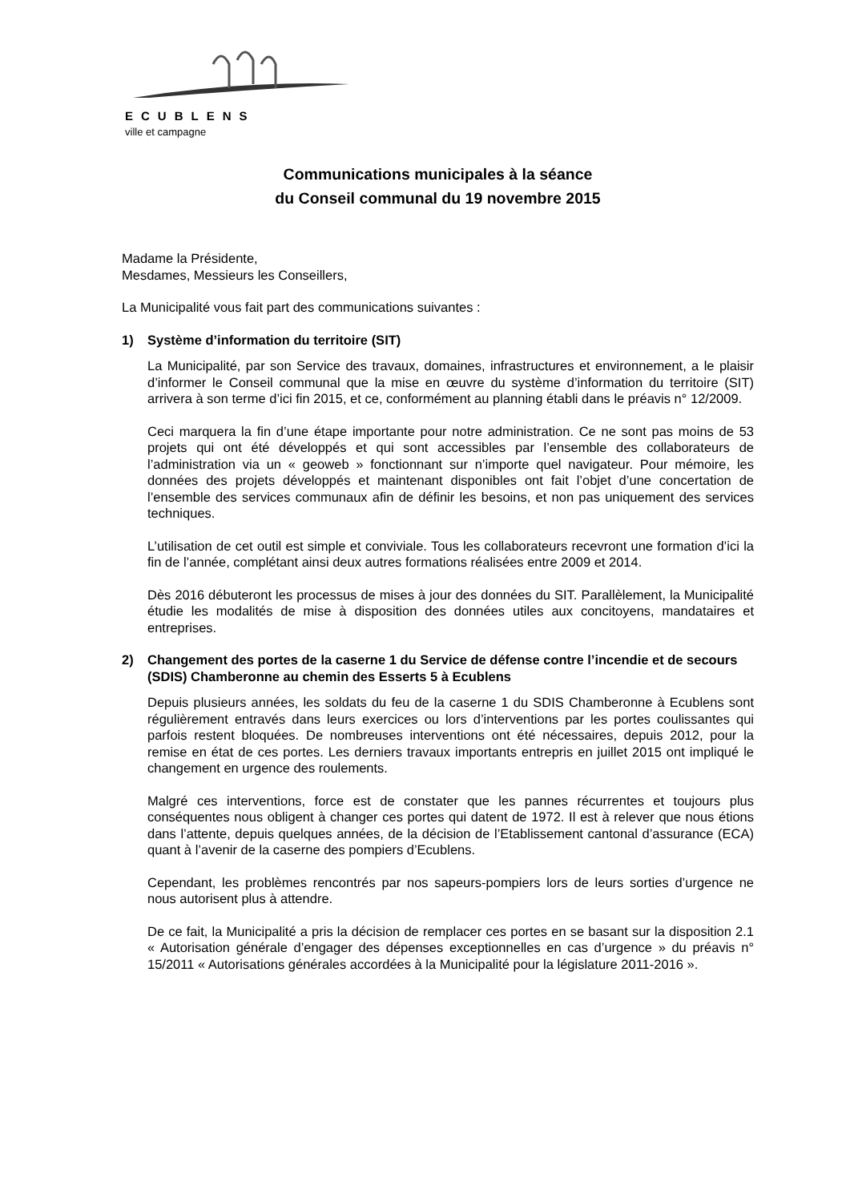ECUBLENS
ville et campagne
Communications municipales à la séance
du Conseil communal du 19 novembre 2015
Madame la Présidente,
Mesdames, Messieurs les Conseillers,
La Municipalité vous fait part des communications suivantes :
1) Système d’information du territoire (SIT)
La Municipalité, par son Service des travaux, domaines, infrastructures et environnement, a le plaisir d’informer le Conseil communal que la mise en œuvre du système d’information du territoire (SIT) arrivera à son terme d’ici fin 2015, et ce, conformément au planning établi dans le préavis n° 12/2009.
Ceci marquera la fin d’une étape importante pour notre administration. Ce ne sont pas moins de 53 projets qui ont été développés et qui sont accessibles par l’ensemble des collaborateurs de l’administration via un « geoweb » fonctionnant sur n’importe quel navigateur. Pour mémoire, les données des projets développés et maintenant disponibles ont fait l’objet d’une concertation de l’ensemble des services communaux afin de définir les besoins, et non pas uniquement des services techniques.
L’utilisation de cet outil est simple et conviviale. Tous les collaborateurs recevront une formation d’ici la fin de l’année, complétant ainsi deux autres formations réalisées entre 2009 et 2014.
Dès 2016 débuteront les processus de mises à jour des données du SIT. Parallèlement, la Municipalité étudie les modalités de mise à disposition des données utiles aux concitoyens, mandataires et entreprises.
2) Changement des portes de la caserne 1 du Service de défense contre l’incendie et de secours (SDIS) Chamberonne au chemin des Esserts 5 à Ecublens
Depuis plusieurs années, les soldats du feu de la caserne 1 du SDIS Chamberonne à Ecublens sont régulièrement entravés dans leurs exercices ou lors d’interventions par les portes coulissantes qui parfois restent bloquées. De nombreuses interventions ont été nécessaires, depuis 2012, pour la remise en état de ces portes. Les derniers travaux importants entrepris en juillet 2015 ont impliqué le changement en urgence des roulements.
Malgré ces interventions, force est de constater que les pannes récurrentes et toujours plus conséquentes nous obligent à changer ces portes qui datent de 1972. Il est à relever que nous étions dans l’attente, depuis quelques années, de la décision de l’Etablissement cantonal d’assurance (ECA) quant à l’avenir de la caserne des pompiers d’Ecublens.
Cependant, les problèmes rencontrés par nos sapeurs-pompiers lors de leurs sorties d’urgence ne nous autorisent plus à attendre.
De ce fait, la Municipalité a pris la décision de remplacer ces portes en se basant sur la disposition 2.1 « Autorisation générale d’engager des dépenses exceptionnelles en cas d’urgence » du préavis n° 15/2011 « Autorisations générales accordées à la Municipalité pour la législature 2011-2016 ».